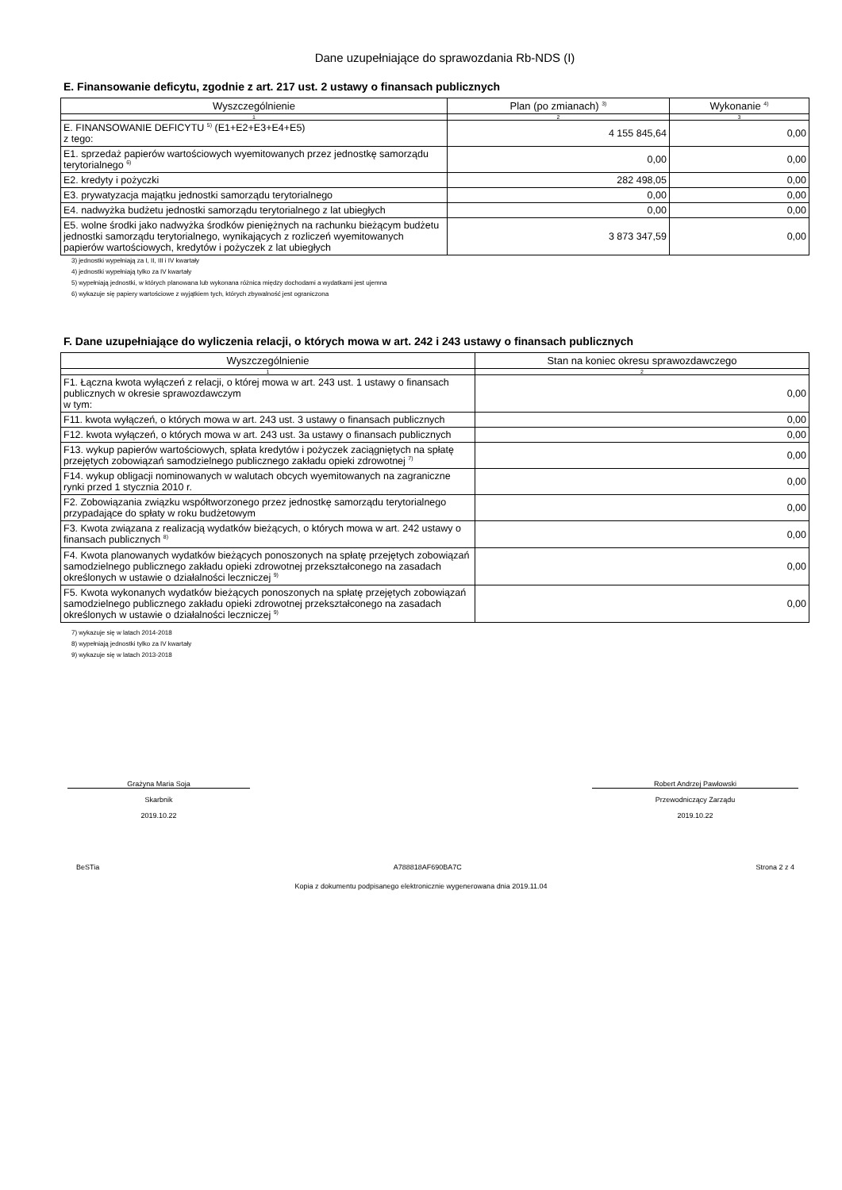Dane uzupełniające do sprawozdania Rb-NDS (I)
E. Finansowanie deficytu, zgodnie z art. 217 ust. 2 ustawy o finansach publicznych
| Wyszczególnienie | Plan (po zmianach) <sup>3)</sup> | Wykonanie <sup>4)</sup> |
| --- | --- | --- |
| 1 | 2 | 3 |
| E. FINANSOWANIE DEFICYTU <sup>5)</sup> (E1+E2+E3+E4+E5) z tego: | 4 155 845,64 | 0,00 |
| E1. sprzedaż papierów wartościowych wyemitowanych przez jednostkę samorządu terytorialnego <sup>6)</sup> | 0,00 | 0,00 |
| E2. kredyty i pożyczki | 282 498,05 | 0,00 |
| E3. prywatyzacja majątku jednostki samorządu terytorialnego | 0,00 | 0,00 |
| E4. nadwyżka budżetu jednostki samorządu terytorialnego z lat ubiegłych | 0,00 | 0,00 |
| E5. wolne środki jako nadwyżka środków pieniężnych na rachunku bieżącym budżetu jednostki samorządu terytorialnego, wynikających z rozliczeń wyemitowanych papierów wartościowych, kredytów i pożyczek z lat ubiegłych | 3 873 347,59 | 0,00 |
3) jednostki wypełniają za I, II, III i IV kwartały
4) jednostki wypełniają tylko za IV kwartały
5) wypełniają jednostki, w których planowana lub wykonana różnica między dochodami a wydatkami jest ujemna
6) wykazuje się papiery wartościowe z wyjątkiem tych, których zbywalność jest ograniczona
F. Dane uzupełniające do wyliczenia relacji, o których mowa w art. 242 i 243 ustawy o finansach publicznych
| Wyszczególnienie | Stan na koniec okresu sprawozdawczego |
| --- | --- |
| 1 | 2 |
| F1. Łączna kwota wyłączeń z relacji, o której mowa w art. 243 ust. 1 ustawy o finansach publicznych w okresie sprawozdawczym w tym: | 0,00 |
| F11. kwota wyłączeń, o których mowa w art. 243 ust. 3 ustawy o finansach publicznych | 0,00 |
| F12. kwota wyłączeń, o których mowa w art. 243 ust. 3a ustawy o finansach publicznych | 0,00 |
| F13. wykup papierów wartościowych, spłata kredytów i pożyczek zaciągniętych na spłatę przejętych zobowiązań samodzielnego publicznego zakładu opieki zdrowotnej <sup>7)</sup> | 0,00 |
| F14. wykup obligacji nominowanych w walutach obcych wyemitowanych na zagraniczne rynki przed 1 stycznia 2010 r. | 0,00 |
| F2. Zobowiązania związku współtworzonego przez jednostkę samorządu terytorialnego przypadające do spłaty w roku budżetowym | 0,00 |
| F3. Kwota związana z realizacją wydatków bieżących, o których mowa w art. 242 ustawy o finansach publicznych <sup>8)</sup> | 0,00 |
| F4. Kwota planowanych wydatków bieżących ponoszonych na spłatę przejętych zobowiązań samodzielnego publicznego zakładu opieki zdrowotnej przekształconego na zasadach określonych w ustawie o działalności leczniczej <sup>9)</sup> | 0,00 |
| F5. Kwota wykonanych wydatków bieżących ponoszonych na spłatę przejętych zobowiązań samodzielnego publicznego zakładu opieki zdrowotnej przekształconego na zasadach określonych w ustawie o działalności leczniczej <sup>9)</sup> | 0,00 |
7) wykazuje się w latach 2014-2018
8) wypełniają jednostki tylko za IV kwartały
9) wykazuje się w latach 2013-2018
Grażyna Maria Soja
Skarbnik
2019.10.22
Robert Andrzej Pawłowski
Przewodniczący Zarządu
2019.10.22
BeSTia A788818AF690BA7C Strona 2 z 4
Kopia z dokumentu podpisanego elektronicznie wygenerowana dnia 2019.11.04